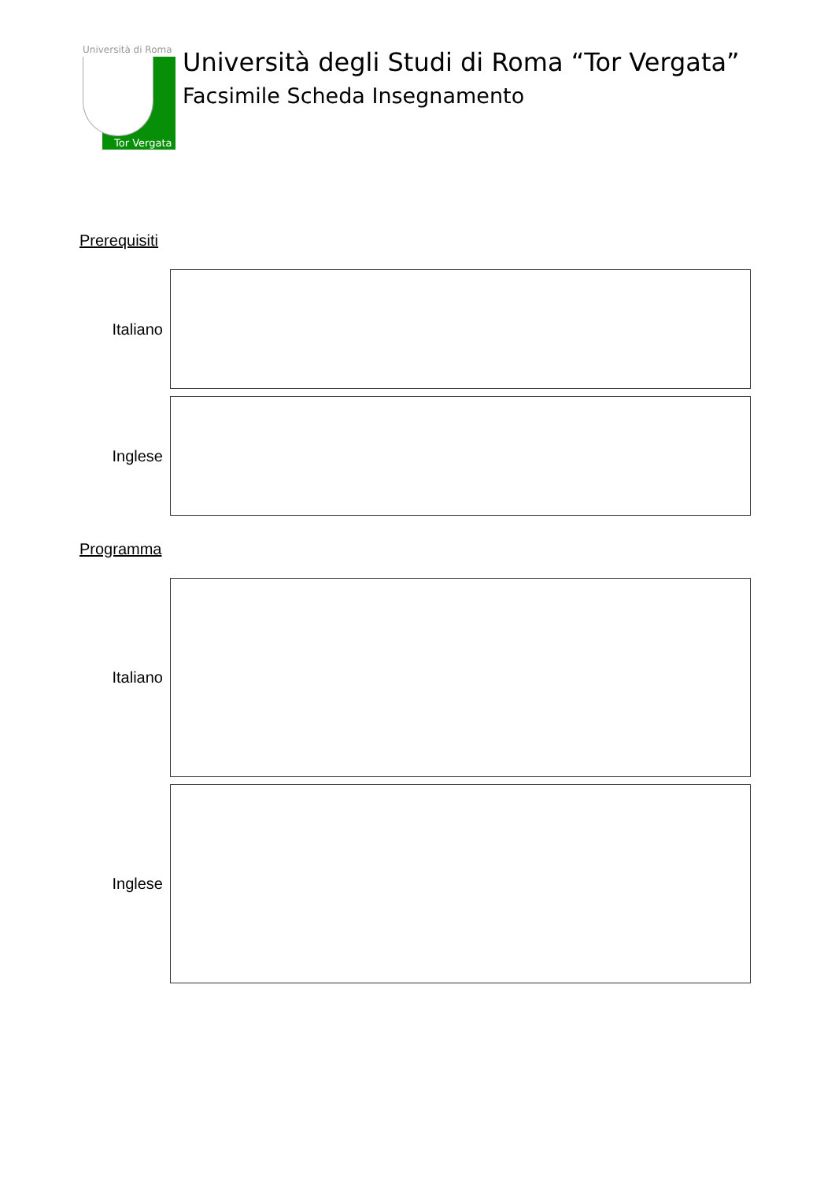Università di Roma
Tor Vergata
Università degli Studi di Roma “Tor Vergata”
Facsimile Scheda Insegnamento
Prerequisiti
Italiano
Inglese
Programma
Italiano
Inglese